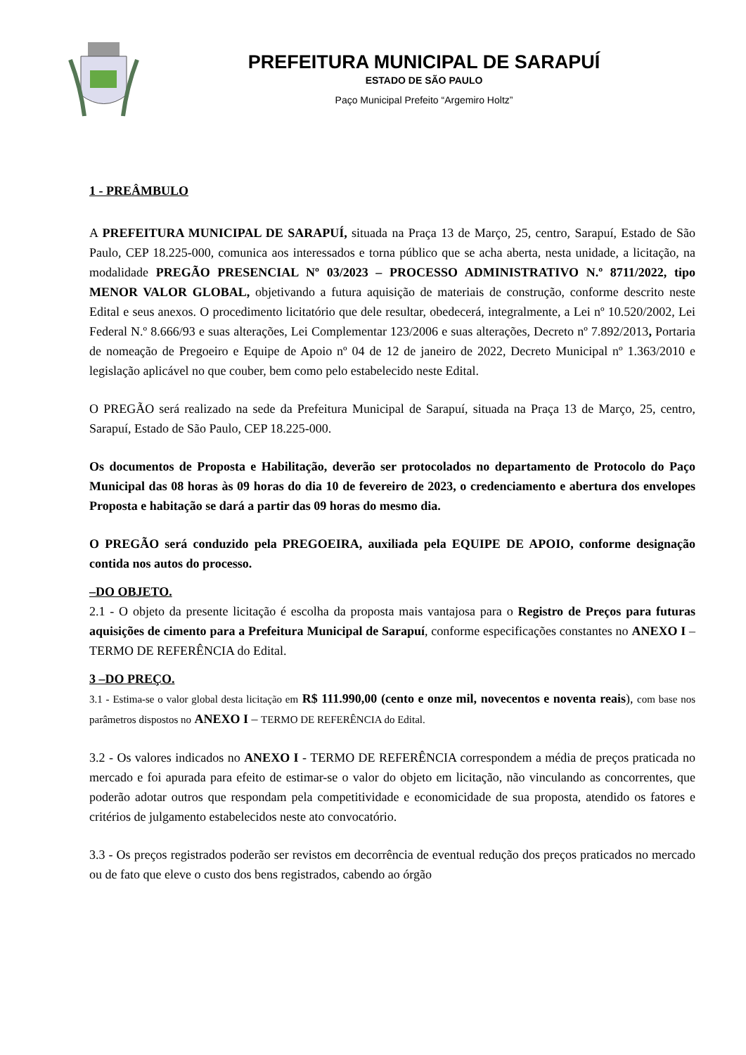PREFEITURA MUNICIPAL DE SARAPUÍ
ESTADO DE SÃO PAULO
Paço Municipal Prefeito “Argemiro Holtz”
1 - PREÂMBULO
A PREFEITURA MUNICIPAL DE SARAPUÍ, situada na Praça 13 de Março, 25, centro, Sarapuí, Estado de São Paulo, CEP 18.225-000, comunica aos interessados e torna público que se acha aberta, nesta unidade, a licitação, na modalidade PREGÃO PRESENCIAL Nº 03/2023 – PROCESSO ADMINISTRATIVO N.º 8711/2022, tipo MENOR VALOR GLOBAL, objetivando a futura aquisição de materiais de construção, conforme descrito neste Edital e seus anexos. O procedimento licitatório que dele resultar, obedecerá, integralmente, a Lei nº 10.520/2002, Lei Federal N.º 8.666/93 e suas alterações, Lei Complementar 123/2006 e suas alterações, Decreto nº 7.892/2013, Portaria de nomeação de Pregoeiro e Equipe de Apoio nº 04 de 12 de janeiro de 2022, Decreto Municipal nº 1.363/2010 e legislação aplicável no que couber, bem como pelo estabelecido neste Edital.
O PREGÃO será realizado na sede da Prefeitura Municipal de Sarapuí, situada na Praça 13 de Março, 25, centro, Sarapuí, Estado de São Paulo, CEP 18.225-000.
Os documentos de Proposta e Habilitação, deverão ser protocolados no departamento de Protocolo do Paço Municipal das 08 horas às 09 horas do dia 10 de fevereiro de 2023, o credenciamento e abertura dos envelopes Proposta e habitação se dará a partir das 09 horas do mesmo dia.
O PREGÃO será conduzido pela PREGOEIRA, auxiliada pela EQUIPE DE APOIO, conforme designação contida nos autos do processo.
–DO OBJETO.
2.1 - O objeto da presente licitação é escolha da proposta mais vantajosa para o Registro de Preços para futuras aquisições de cimento para a Prefeitura Municipal de Sarapuí, conforme especificações constantes no ANEXO I – TERMO DE REFERÊNCIA do Edital.
3 –DO PREÇO.
3.1 - Estima-se o valor global desta licitação em R$ 111.990,00 (cento e onze mil, novecentos e noventa reais), com base nos parâmetros dispostos no ANEXO I – TERMO DE REFERÊNCIA do Edital.
3.2 - Os valores indicados no ANEXO I - TERMO DE REFERÊNCIA correspondem a média de preços praticada no mercado e foi apurada para efeito de estimar-se o valor do objeto em licitação, não vinculando as concorrentes, que poderão adotar outros que respondam pela competitividade e economicidade de sua proposta, atendido os fatores e critérios de julgamento estabelecidos neste ato convocatório.
3.3 - Os preços registrados poderão ser revistos em decorrência de eventual redução dos preços praticados no mercado ou de fato que eleve o custo dos bens registrados, cabendo ao órgão